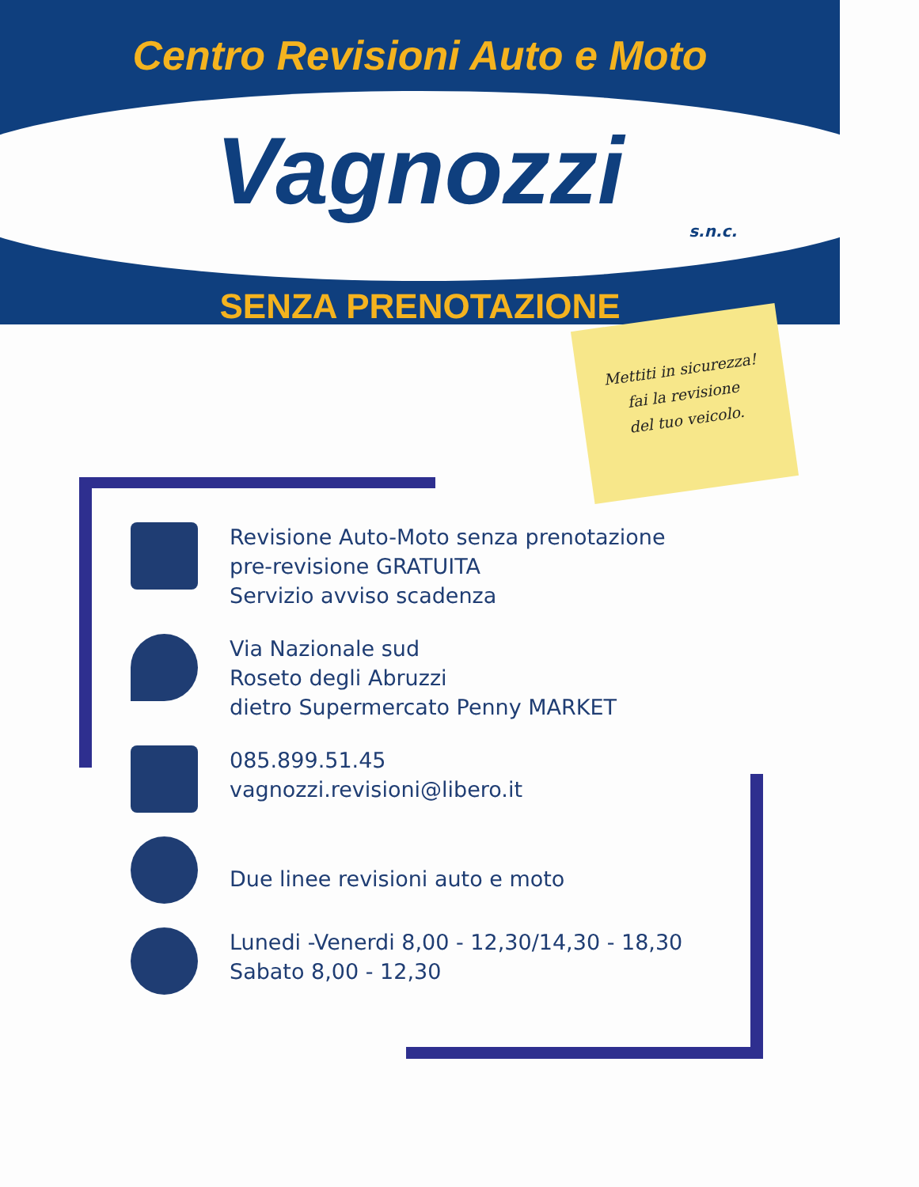Centro Revisioni Auto e Moto
Vagnozzi
s.n.c.
SENZA PRENOTAZIONE
Mettiti in sicurezza!
fai la revisione
del tuo veicolo.
Revisione Auto-Moto senza prenotazione
pre-revisione GRATUITA
Servizio avviso scadenza
Via Nazionale sud
Roseto degli Abruzzi
dietro Supermercato Penny MARKET
085.899.51.45
vagnozzi.revisioni@libero.it
Due linee revisioni auto e moto
Lunedi -Venerdi 8,00 - 12,30/14,30 - 18,30
Sabato 8,00 - 12,30